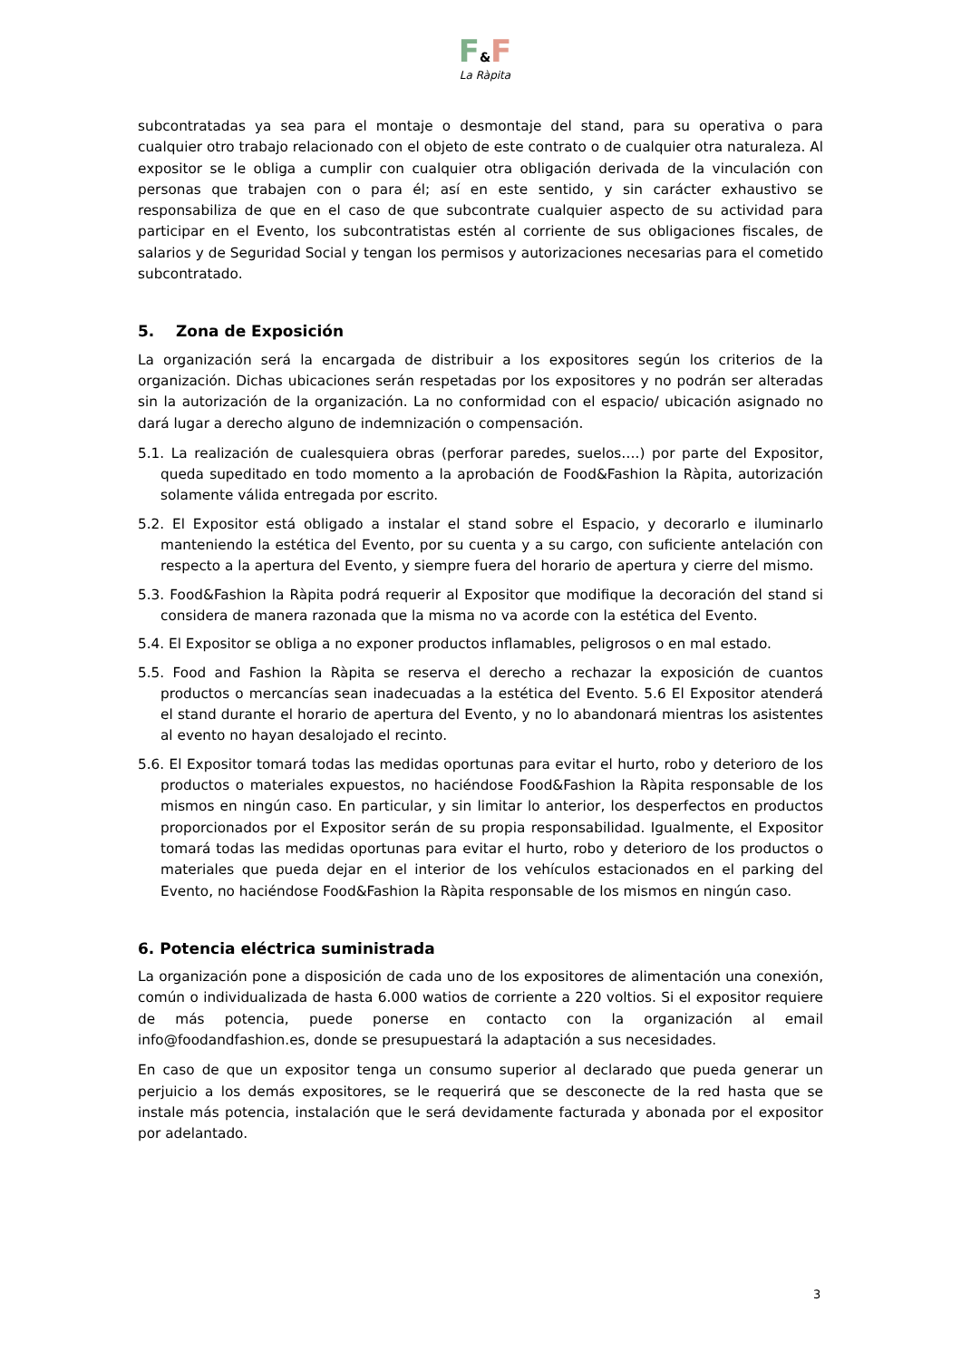F&F
La Ràpita
subcontratadas ya sea para el montaje o desmontaje del stand, para su operativa o para cualquier otro trabajo relacionado con el objeto de este contrato o de cualquier otra naturaleza. Al expositor se le obliga a cumplir con cualquier otra obligación derivada de la vinculación con personas que trabajen con o para él; así en este sentido, y sin carácter exhaustivo se responsabiliza de que en el caso de que subcontrate cualquier aspecto de su actividad para participar en el Evento, los subcontratistas estén al corriente de sus obligaciones fiscales, de salarios y de Seguridad Social y tengan los permisos y autorizaciones necesarias para el cometido subcontratado.
5. Zona de Exposición
La organización será la encargada de distribuir a los expositores según los criterios de la organización. Dichas ubicaciones serán respetadas por los expositores y no podrán ser alteradas sin la autorización de la organización. La no conformidad con el espacio/ ubicación asignado no dará lugar a derecho alguno de indemnización o compensación.
5.1. La realización de cualesquiera obras (perforar paredes, suelos….) por parte del Expositor, queda supeditado en todo momento a la aprobación de Food&Fashion la Ràpita, autorización solamente válida entregada por escrito.
5.2. El Expositor está obligado a instalar el stand sobre el Espacio, y decorarlo e iluminarlo manteniendo la estética del Evento, por su cuenta y a su cargo, con suficiente antelación con respecto a la apertura del Evento, y siempre fuera del horario de apertura y cierre del mismo.
5.3. Food&Fashion la Ràpita podrá requerir al Expositor que modifique la decoración del stand si considera de manera razonada que la misma no va acorde con la estética del Evento.
5.4. El Expositor se obliga a no exponer productos inflamables, peligrosos o en mal estado.
5.5. Food and Fashion la Ràpita se reserva el derecho a rechazar la exposición de cuantos productos o mercancías sean inadecuadas a la estética del Evento. 5.6 El Expositor atenderá el stand durante el horario de apertura del Evento, y no lo abandonará mientras los asistentes al evento no hayan desalojado el recinto.
5.6. El Expositor tomará todas las medidas oportunas para evitar el hurto, robo y deterioro de los productos o materiales expuestos, no haciéndose Food&Fashion la Ràpita responsable de los mismos en ningún caso. En particular, y sin limitar lo anterior, los desperfectos en productos proporcionados por el Expositor serán de su propia responsabilidad. Igualmente, el Expositor tomará todas las medidas oportunas para evitar el hurto, robo y deterioro de los productos o materiales que pueda dejar en el interior de los vehículos estacionados en el parking del Evento, no haciéndose Food&Fashion la Ràpita responsable de los mismos en ningún caso.
6. Potencia eléctrica suministrada
La organización pone a disposición de cada uno de los expositores de alimentación una conexión, común o individualizada de hasta 6.000 watios de corriente a 220 voltios. Si el expositor requiere de más potencia, puede ponerse en contacto con la organización al email info@foodandfashion.es, donde se presupuestará la adaptación a sus necesidades.
En caso de que un expositor tenga un consumo superior al declarado que pueda generar un perjuicio a los demás expositores, se le requerirá que se desconecte de la red hasta que se instale más potencia, instalación que le será devidamente facturada y abonada por el expositor por adelantado.
3